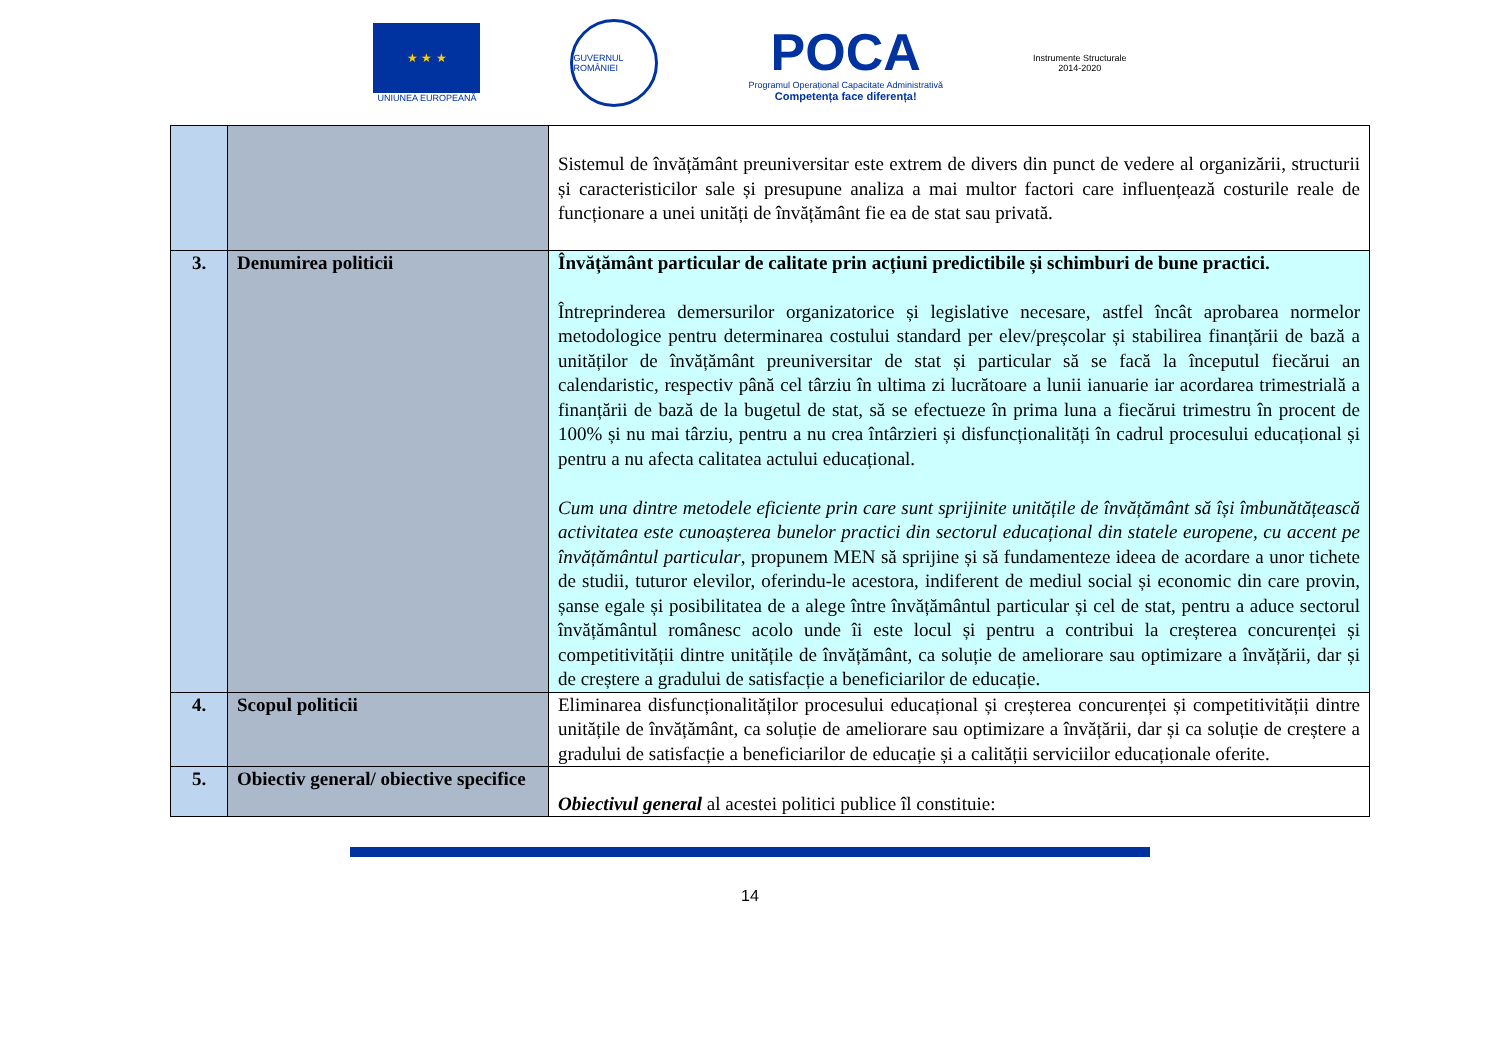★ ★ ★
UNIUNEA EUROPEANĂ
GUVERNUL ROMÂNIEI
POCA
Programul Operațional Capacitate Administrativă
Competența face diferența!
Instrumente Structurale
2014-2020
| | | Sistemul de învățământ preuniversitar este extrem de divers din punct de vedere al organizării, structurii și caracteristicilor sale și presupune analiza a mai multor factori care influențează costurile reale de funcționare a unei unități de învățământ fie ea de stat sau privată. |
| 3. | Denumirea politicii | Învățământ particular de calitate prin acțiuni predictibile și schimburi de bune practici. Întreprinderea demersurilor organizatorice și legislative necesare, astfel încât aprobarea normelor metodologice pentru determinarea costului standard per elev/preșcolar și stabilirea finanțării de bază a unităților de învățământ preuniversitar de stat și particular să se facă la începutul fiecărui an calendaristic, respectiv până cel târziu în ultima zi lucrătoare a lunii ianuarie iar acordarea trimestrială a finanțării de bază de la bugetul de stat, să se efectueze în prima luna a fiecărui trimestru în procent de 100% și nu mai târziu, pentru a nu crea întârzieri și disfuncționalități în cadrul procesului educațional și pentru a nu afecta calitatea actului educațional. Cum una dintre metodele eficiente prin care sunt sprijinite unitățile de învățământ să își îmbunătățească activitatea este cunoașterea bunelor practici din sectorul educațional din statele europene, cu accent pe învățământul particular , propunem MEN să sprijine și să fundamenteze ideea de acordare a unor tichete de studii, tuturor elevilor, oferindu-le acestora, indiferent de mediul social și economic din care provin, șanse egale și posibilitatea de a alege între învățământul particular și cel de stat, pentru a aduce sectorul învățământul românesc acolo unde îi este locul și pentru a contribui la creșterea concurenței și competitivității dintre unitățile de învățământ, ca soluție de ameliorare sau optimizare a învățării, dar și de creștere a gradului de satisfacție a beneficiarilor de educație. |
| 4. | Scopul politicii | Eliminarea disfuncționalităților procesului educațional și creșterea concurenței și competitivității dintre unitățile de învățământ, ca soluție de ameliorare sau optimizare a învățării, dar și ca soluție de creștere a gradului de satisfacție a beneficiarilor de educație și a calității serviciilor educaționale oferite. |
| 5. | Obiectiv general/ obiective specifice | Obiectivul general al acestei politici publice îl constituie: |
14